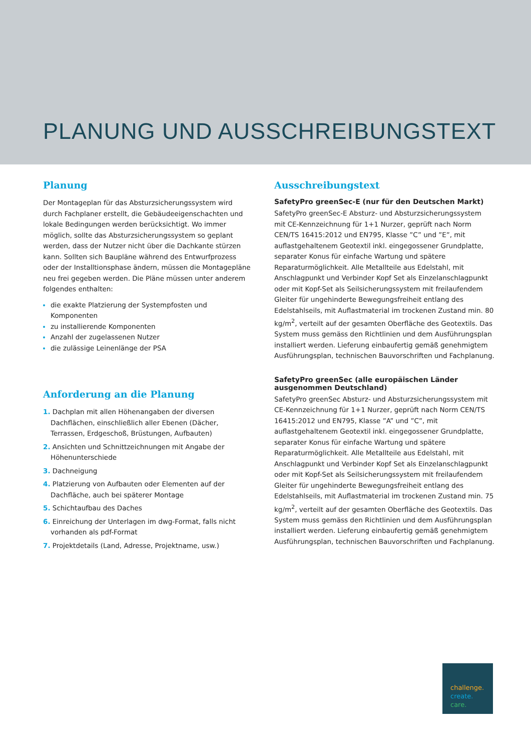PLANUNG UND AUSSCHREIBUNGSTEXT
Planung
Der Montageplan für das Absturzsicherungssystem wird durch Fachplaner erstellt, die Gebäudeeigenschachten und lokale Bedingungen werden berücksichtigt. Wo immer möglich, sollte das Absturzsicherungssystem so geplant werden, dass der Nutzer nicht über die Dachkante stürzen kann. Sollten sich Baupläne während des Entwurfprozess oder der Installtionsphase ändern, müssen die Montagepläne neu frei gegeben werden. Die Pläne müssen unter anderem folgendes enthalten:
die exakte Platzierung der Systempfosten und Komponenten
zu installierende Komponenten
Anzahl der zugelassenen Nutzer
die zulässige Leinenlänge der PSA
Anforderung an die Planung
1. Dachplan mit allen Höhenangaben der diversen Dachflächen, einschließlich aller Ebenen (Dächer, Terrassen, Erdgeschoß, Brüstungen, Aufbauten)
2. Ansichten und Schnittzeichnungen mit Angabe der Höhenunterschiede
3. Dachneigung
4. Platzierung von Aufbauten oder Elementen auf der Dachfläche, auch bei späterer Montage
5. Schichtaufbau des Daches
6. Einreichung der Unterlagen im dwg-Format, falls nicht vorhanden als pdf-Format
7. Projektdetails (Land, Adresse, Projektname, usw.)
Ausschreibungstext
SafetyPro greenSec-E (nur für den Deutschen Markt)
SafetyPro greenSec-E Absturz- und Absturzsicherungssystem mit CE-Kennzeichnung für 1+1 Nurzer, geprüft nach Norm CEN/TS 16415:2012 und EN795, Klasse ”C” und ”E”, mit auflastgehaltenem Geotextil inkl. eingegossener Grundplatte, separater Konus für einfache Wartung und spätere Reparaturmöglichkeit. Alle Metallteile aus Edelstahl, mit Anschlagpunkt und Verbinder Kopf Set als Einzelanschlagpunkt oder mit Kopf-Set als Seilsicherungssystem mit freilaufendem Gleiter für ungehinderte Bewegungsfreiheit entlang des Edelstahlseils, mit Auflastmaterial im trockenen Zustand min. 80 kg/m<sup>2</sup>, verteilt auf der gesamten Oberfläche des Geotextils. Das System muss gemäss den Richtlinien und dem Ausführungsplan installiert werden. Lieferung einbaufertig gemäß genehmigtem Ausführungsplan, technischen Bauvorschriften und Fachplanung.
SafetyPro greenSec (alle europäischen Länder ausgenommen Deutschland)
SafetyPro greenSec Absturz- und Absturzsicherungssystem mit CE-Kennzeichnung für 1+1 Nurzer, geprüft nach Norm CEN/TS 16415:2012 und EN795, Klasse ”A” und ”C”, mit auflastgehaltenem Geotextil inkl. eingegossener Grundplatte, separater Konus für einfache Wartung und spätere Reparaturmöglichkeit. Alle Metallteile aus Edelstahl, mit Anschlagpunkt und Verbinder Kopf Set als Einzelanschlagpunkt oder mit Kopf-Set als Seilsicherungssystem mit freilaufendem Gleiter für ungehinderte Bewegungsfreiheit entlang des Edelstahlseils, mit Auflastmaterial im trockenen Zustand min. 75 kg/m<sup>2</sup>, verteilt auf der gesamten Oberfläche des Geotextils. Das System muss gemäss den Richtlinien und dem Ausführungsplan installiert werden. Lieferung einbaufertig gemäß genehmigtem Ausführungsplan, technischen Bauvorschriften und Fachplanung.
challenge.
create.
care.